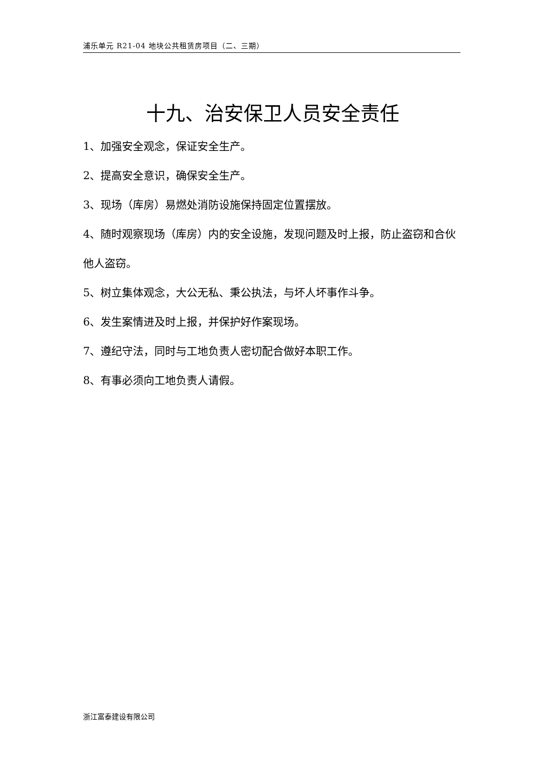浦乐单元 R21-04 地块公共租赁房项目（二、三期）
十九、治安保卫人员安全责任
1、加强安全观念，保证安全生产。
2、提高安全意识，确保安全生产。
3、现场（库房）易燃处消防设施保持固定位置摆放。
4、随时观察现场（库房）内的安全设施，发现问题及时上报，防止盗窃和合伙他人盗窃。
5、树立集体观念，大公无私、秉公执法，与坏人坏事作斗争。
6、发生案情进及时上报，并保护好作案现场。
7、遵纪守法，同时与工地负责人密切配合做好本职工作。
8、有事必须向工地负责人请假。
浙江富泰建设有限公司